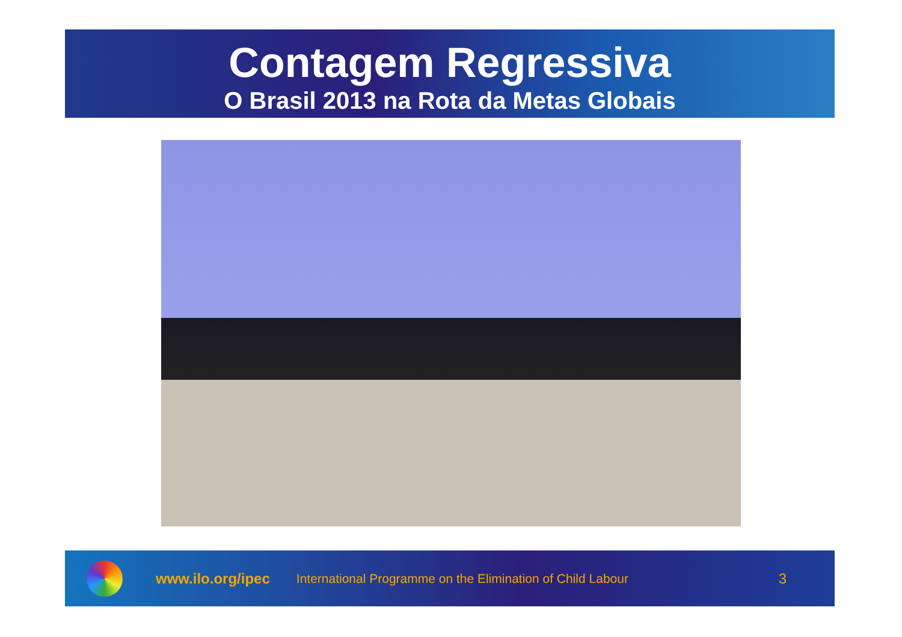Contagem Regressiva
O Brasil 2013 na Rota da Metas Globais
www.ilo.org/ipec International Programme on the Elimination of Child Labour 3